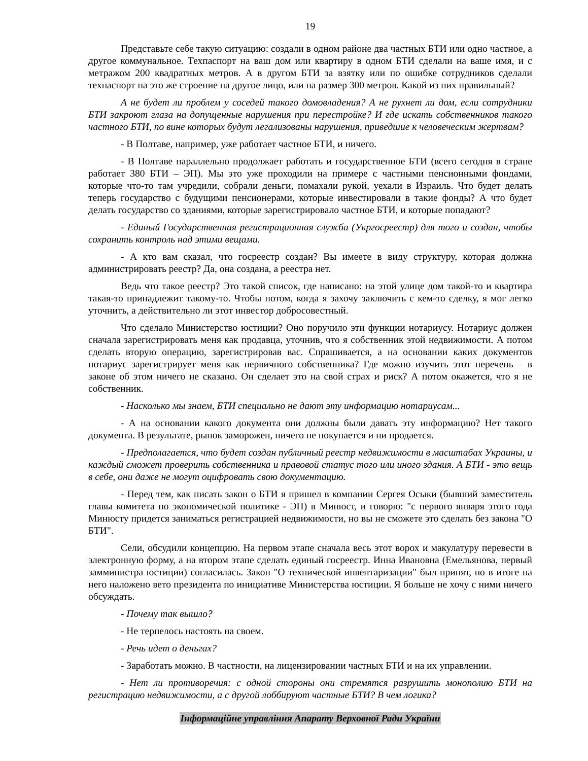19
Представьте себе такую ситуацию: создали в одном районе два частных БТИ или одно частное, а другое коммунальное. Техпаспорт на ваш дом или квартиру в одном БТИ сделали на ваше имя, и с метражом 200 квадратных метров. А в другом БТИ за взятку или по ошибке сотрудников сделали техпаспорт на это же строение на другое лицо, или на размер 300 метров. Какой из них правильный?
А не будет ли проблем у соседей такого домовладения? А не рухнет ли дом, если сотрудники БТИ закроют глаза на допущенные нарушения при перестройке? И где искать собственников такого частного БТИ, по вине которых будут легализованы нарушения, приведшие к человеческим жертвам?
- В Полтаве, например, уже работает частное БТИ, и ничего.
- В Полтаве параллельно продолжает работать и государственное БТИ (всего сегодня в стране работает 380 БТИ – ЭП). Мы это уже проходили на примере с частными пенсионными фондами, которые что-то там учредили, собрали деньги, помахали рукой, уехали в Израиль. Что будет делать теперь государство с будущими пенсионерами, которые инвестировали в такие фонды? А что будет делать государство со зданиями, которые зарегистрировало частное БТИ, и которые попадают?
- Единый Государственная регистрационная служба (Укргосреестр) для того и создан, чтобы сохранить контроль над этими вещами.
- А кто вам сказал, что госреестр создан? Вы имеете в виду структуру, которая должна администрировать реестр? Да, она создана, а реестра нет.
Ведь что такое реестр? Это такой список, где написано: на этой улице дом такой-то и квартира такая-то принадлежит такому-то. Чтобы потом, когда я захочу заключить с кем-то сделку, я мог легко уточнить, а действительно ли этот инвестор добросовестный.
Что сделало Министерство юстиции? Оно поручило эти функции нотариусу. Нотариус должен сначала зарегистрировать меня как продавца, уточнив, что я собственник этой недвижимости. А потом сделать вторую операцию, зарегистрировав вас. Спрашивается, а на основании каких документов нотариус зарегистрирует меня как первичного собственника? Где можно изучить этот перечень – в законе об этом ничего не сказано. Он сделает это на свой страх и риск? А потом окажется, что я не собственник.
- Насколько мы знаем, БТИ специально не дают эту информацию нотариусам...
- А на основании какого документа они должны были давать эту информацию? Нет такого документа. В результате, рынок заморожен, ничего не покупается и ни продается.
- Предполагается, что будет создан публичный реестр недвижимости в масштабах Украины, и каждый сможет проверить собственника и правовой статус того или иного здания. А БТИ - это вещь в себе, они даже не могут оцифровать свою документацию.
- Перед тем, как писать закон о БТИ я пришел в компании Сергея Осыки (бывший заместитель главы комитета по экономической политике - ЭП) в Минюст, и говорю: "с первого января этого года Минюсту придется заниматься регистрацией недвижимости, но вы не сможете это сделать без закона "О БТИ".
Сели, обсудили концепцию. На первом этапе сначала весь этот ворох и макулатуру перевести в электронную форму, а на втором этапе сделать единый госреестр. Инна Ивановна (Емельянова, первый замминистра юстиции) согласилась. Закон "О технической инвентаризации" был принят, но в итоге на него наложено вето президента по инициативе Министерства юстиции. Я больше не хочу с ними ничего обсуждать.
- Почему так вышло?
- Не терпелось настоять на своем.
- Речь идет о деньгах?
- Заработать можно. В частности, на лицензировании частных БТИ и на их управлении.
- Нет ли противоречия: с одной стороны они стремятся разрушить монополию БТИ на регистрацию недвижимости, а с другой лоббируют частные БТИ? В чем логика?
Інформаційне управління Апарату Верховної Ради України